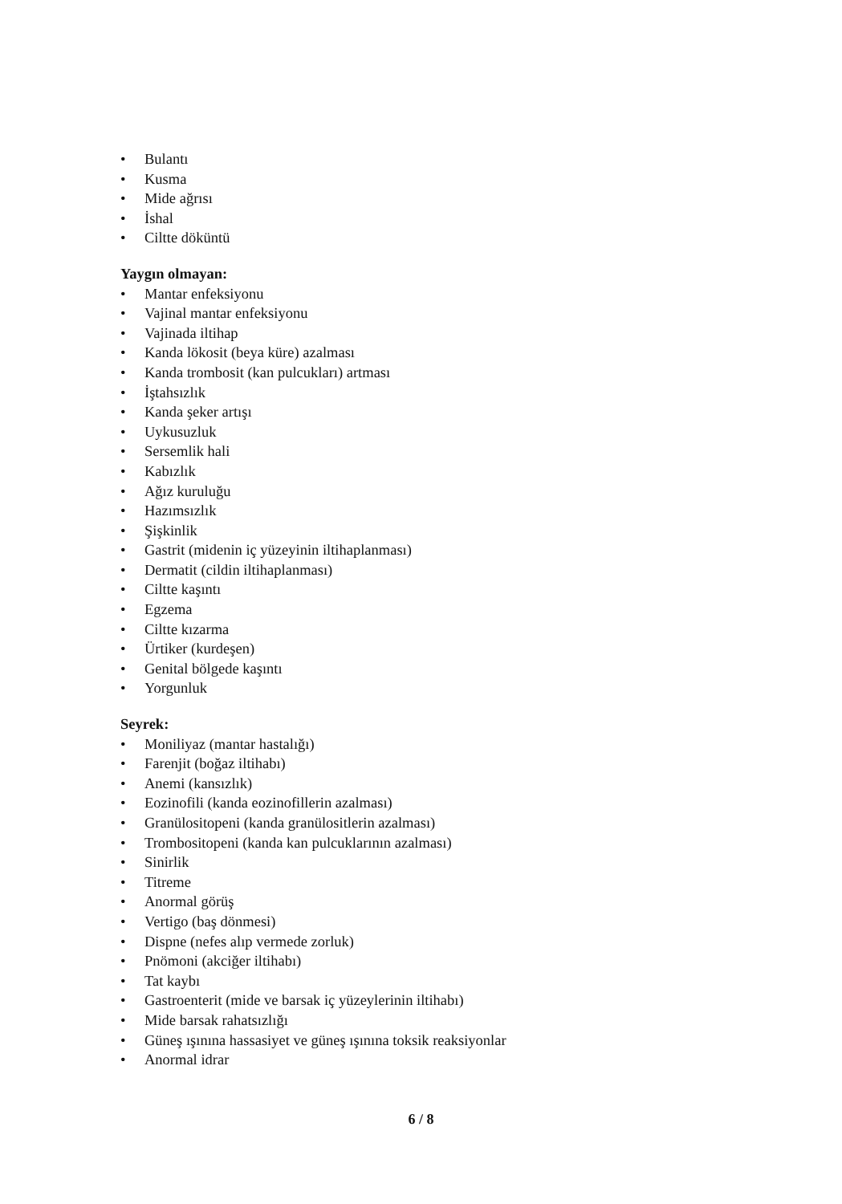• Bulantı
• Kusma
• Mide ağrısı
• İshal
• Ciltte döküntü
Yaygın olmayan:
• Mantar enfeksiyonu
• Vajinal mantar enfeksiyonu
• Vajinada iltihap
• Kanda lökosit (beya küre) azalması
• Kanda trombosit (kan pulcukları) artması
• İştahsızlık
• Kanda şeker artışı
• Uykusuzluk
• Sersemlik hali
• Kabızlık
• Ağız kuruluğu
• Hazımsızlık
• Şişkinlik
• Gastrit (midenin iç yüzeyinin iltihaplanması)
• Dermatit (cildin iltihaplanması)
• Ciltte kaşıntı
• Egzema
• Ciltte kızarma
• Ürtiker (kurdeşen)
• Genital bölgede kaşıntı
• Yorgunluk
Seyrek:
• Moniliyaz (mantar hastalığı)
• Farenjit (boğaz iltihabı)
• Anemi (kansızlık)
• Eozinofili (kanda eozinofillerin azalması)
• Granülositopeni (kanda granülositlerin azalması)
• Trombositopeni (kanda kan pulcuklarının azalması)
• Sinirlik
• Titreme
• Anormal görüş
• Vertigo (baş dönmesi)
• Dispne (nefes alıp vermede zorluk)
• Pnömoni (akciğer iltihabı)
• Tat kaybı
• Gastroenterit (mide ve barsak iç yüzeylerinin iltihabı)
• Mide barsak rahatsızlığı
• Güneş ışınına hassasiyet ve güneş ışınına toksik reaksiyonlar
• Anormal idrar
6 / 8